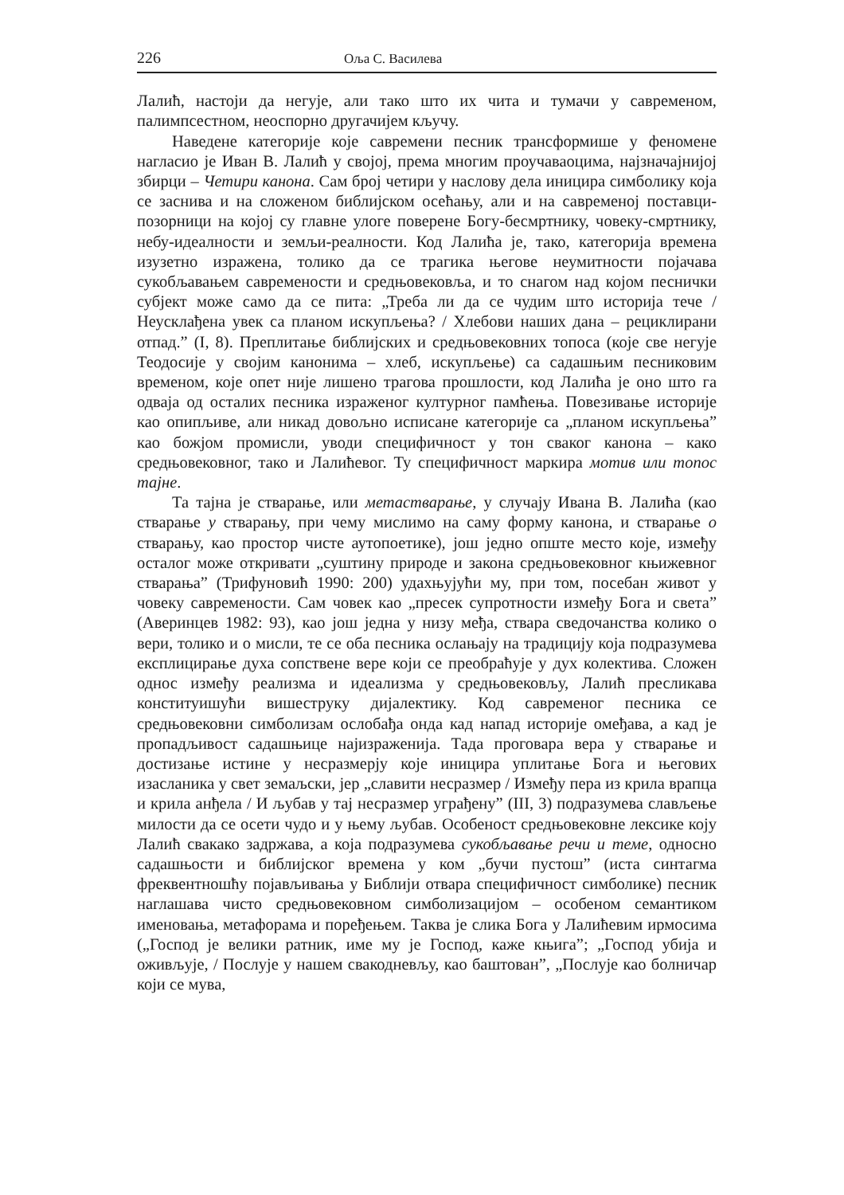226 Оља С. Василева
Лалић, настоји да негује, али тако што их чита и тумачи у савременом, палимпсестном, неоспорно другачијем кључу.
Наведене категорије које савремени песник трансформише у феномене нагласио је Иван В. Лалић у својој, према многим проучаваоцима, најзначајнијој збирци – Четири канона. Сам број четири у наслову дела иницира симболику која се заснива и на сложеном библијском осећању, али и на савременој поставци-позорници на којој су главне улоге поверене Богу-бесмртнику, човеку-смртнику, небу-идеалности и земљи-реалности. Код Лалића је, тако, категорија времена изузетно изражена, толико да се трагика његове неумитности појачава сукобљавањем савремености и средњовековља, и то снагом над којом песнички субјект може само да се пита: „Треба ли да се чудим што историја тече / Неусклађена увек са планом искупљења? / Хлебови наших дана – рециклирани отпад.” (I, 8). Преплитање библијских и средњовековних топоса (које све негује Теодосије у својим канонима – хлеб, искупљење) са садашњим песниковим временом, које опет није лишено трагова прошлости, код Лалића је оно што га одваја од осталих песника израженог културног памћења. Повезивање историје као опипљиве, али никад довољно исписане категорије са „планом искупљења” као божјом промисли, уводи специфичност у тон сваког канона – како средњовековног, тако и Лалићевог. Ту специфичност маркира мотив или топос тајне.
Та тајна је стварање, или метастварање, у случају Ивана В. Лалића (као стварање у стварању, при чему мислимо на саму форму канона, и стварање о стварању, као простор чисте аутопоетике), још једно опште место које, између осталог може откривати „суштину природе и закона средњовековног књижевног стварања” (Трифуновић 1990: 200) удахњујући му, при том, посебан живот у човеку савремености. Сам човек као „пресек супротности између Бога и света” (Аверинцев 1982: 93), као још једна у низу међа, ствара сведочанства колико о вери, толико и о мисли, те се оба песника ослањају на традицију која подразумева експлицирање духа сопствене вере који се преобраћује у дух колектива. Сложен однос између реализма и идеализма у средњовековљу, Лалић пресликава конституишући вишеструку дијалектику. Код савременог песника се средњовековни симболизам ослобађа онда кад напад историје омеђава, а кад је пропадљивост садашњице најизраженија. Тада проговара вера у стварање и достизање истине у несразмерју које иницира уплитање Бога и његових изасланика у свет земаљски, јер „славити несразмер / Између пера из крила врапца и крила анђела / И љубав у тај несразмер уграђену” (III, 3) подразумева слављење милости да се осети чудо и у њему љубав. Особеност средњовековне лексике коју Лалић свакако задржава, а која подразумева сукобљавање речи и теме, односно садашњости и библијског времена у ком „бучи пустош” (иста синтагма фреквентношћу појављивања у Библији отвара специфичност симболике) песник наглашава чисто средњовековном симболизацијом – особеном семантиком именовања, метафорама и поређењем. Таква је слика Бога у Лалићевим ирмосима („Господ је велики ратник, име му је Господ, каже књига”; „Господ убија и оживљује, / Послује у нашем свакодневљу, као баштован”, „Послује као болничар који се мува,